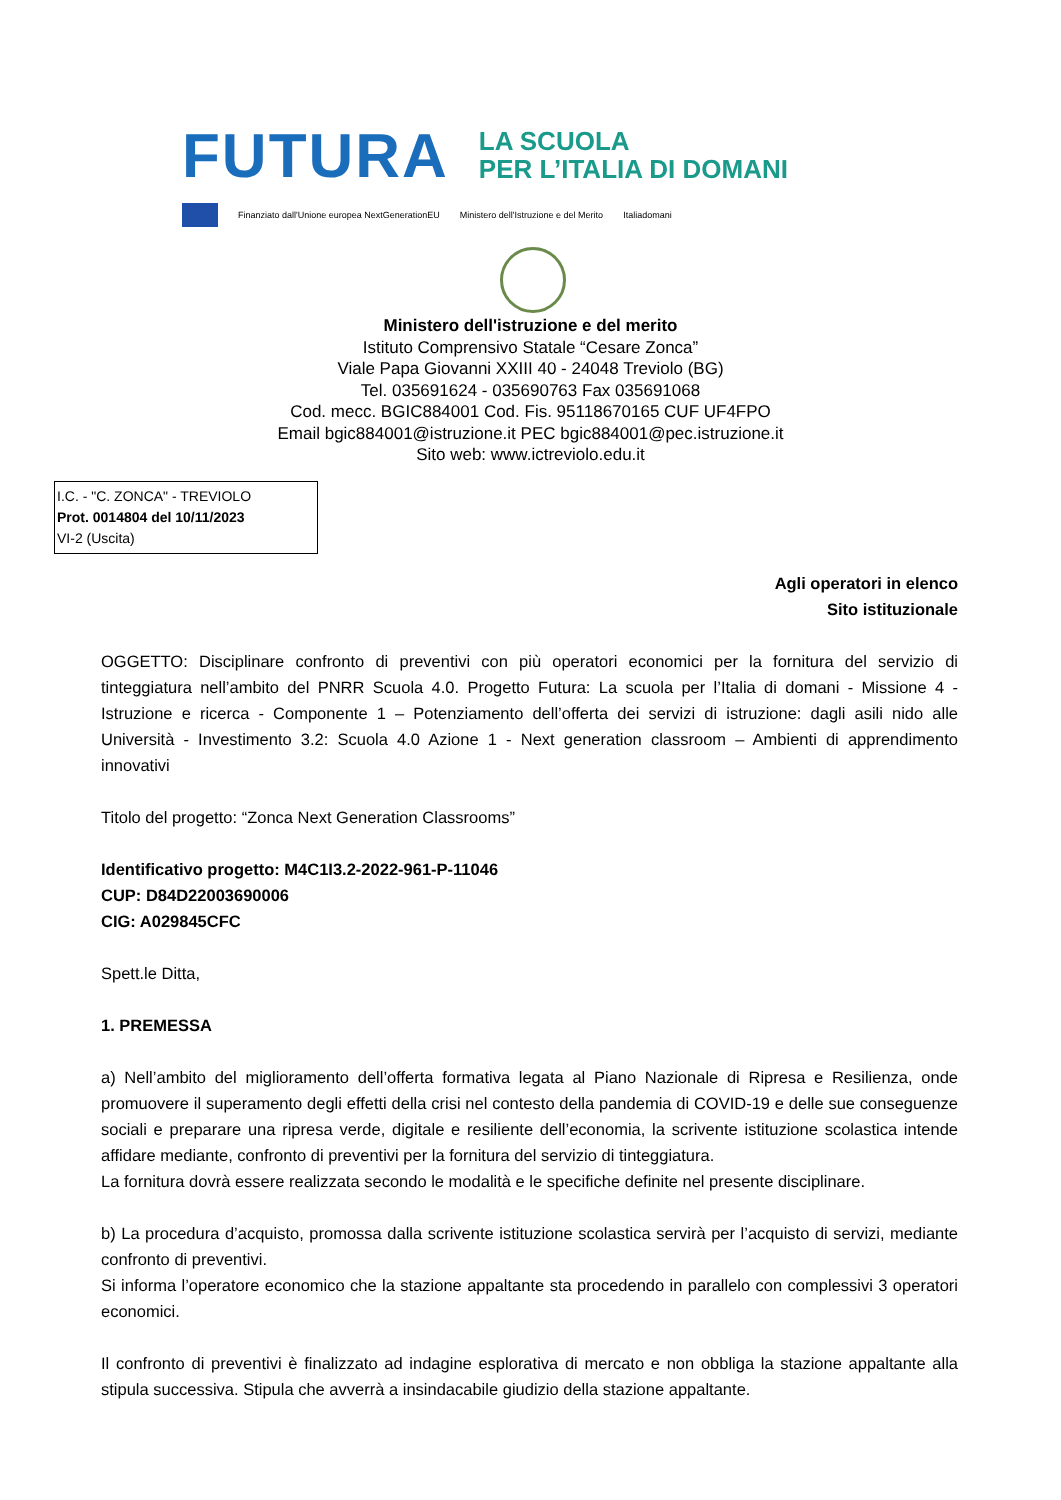FUTURA LA SCUOLA
PER L’ITALIA DI DOMANI
Finanziato dall'Unione europea NextGenerationEU Ministero dell'Istruzione e del Merito Italiadomani
Ministero dell'istruzione e del merito
Istituto Comprensivo Statale “Cesare Zonca”
Viale Papa Giovanni XXIII 40 - 24048 Treviolo (BG)
Tel. 035691624 - 035690763 Fax 035691068
Cod. mecc. BGIC884001 Cod. Fis. 95118670165 CUF UF4FPO
Email bgic884001@istruzione.it PEC bgic884001@pec.istruzione.it
Sito web: www.ictreviolo.edu.it
I.C. - "C. ZONCA" - TREVIOLO
Prot. 0014804 del 10/11/2023
VI-2 (Uscita)
Agli operatori in elenco
Sito istituzionale
OGGETTO: Disciplinare confronto di preventivi con più operatori economici per la fornitura del servizio di tinteggiatura nell’ambito del PNRR Scuola 4.0. Progetto Futura: La scuola per l’Italia di domani - Missione 4 - Istruzione e ricerca - Componente 1 – Potenziamento dell’offerta dei servizi di istruzione: dagli asili nido alle Università - Investimento 3.2: Scuola 4.0 Azione 1 - Next generation classroom – Ambienti di apprendimento innovativi
Titolo del progetto: “Zonca Next Generation Classrooms”
Identificativo progetto: M4C1I3.2-2022-961-P-11046
CUP: D84D22003690006
CIG: A029845CFC
Spett.le Ditta,
1. PREMESSA
a) Nell’ambito del miglioramento dell’offerta formativa legata al Piano Nazionale di Ripresa e Resilienza, onde promuovere il superamento degli effetti della crisi nel contesto della pandemia di COVID-19 e delle sue conseguenze sociali e preparare una ripresa verde, digitale e resiliente dell’economia, la scrivente istituzione scolastica intende affidare mediante, confronto di preventivi per la fornitura del servizio di tinteggiatura.
La fornitura dovrà essere realizzata secondo le modalità e le specifiche definite nel presente disciplinare.
b) La procedura d’acquisto, promossa dalla scrivente istituzione scolastica servirà per l’acquisto di servizi, mediante confronto di preventivi.
Si informa l’operatore economico che la stazione appaltante sta procedendo in parallelo con complessivi 3 operatori economici.
Il confronto di preventivi è finalizzato ad indagine esplorativa di mercato e non obbliga la stazione appaltante alla stipula successiva. Stipula che avverrà a insindacabile giudizio della stazione appaltante.